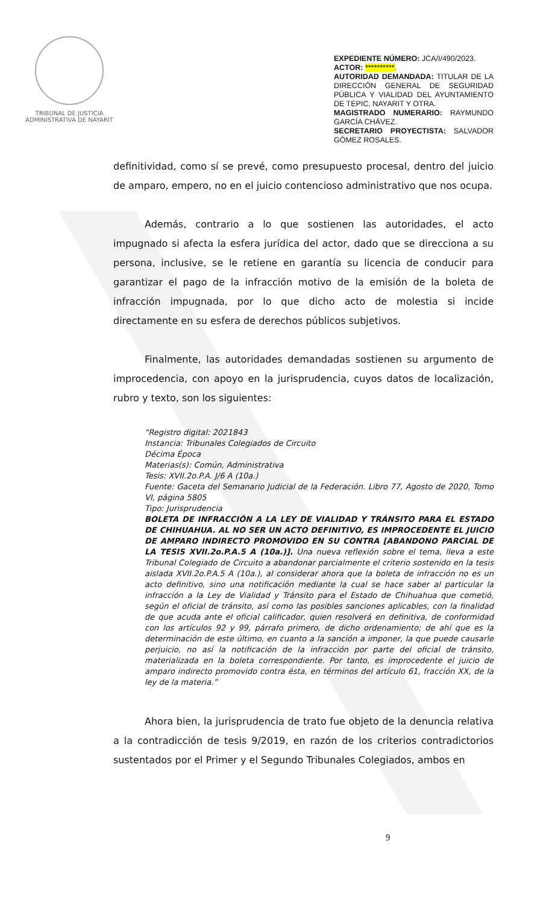TRIBUNAL DE JUSTICIA
ADMINISTRATIVA DE NAYARIT
EXPEDIENTE NÚMERO: JCA/I/490/2023.
ACTOR: **********.
AUTORIDAD DEMANDADA: TITULAR DE LA DIRECCIÓN GENERAL DE SEGURIDAD PÚBLICA Y VIALIDAD DEL AYUNTAMIENTO DE TEPIC, NAYARIT Y OTRA.
MAGISTRADO NUMERARIO: RAYMUNDO GARCÍA CHÁVEZ.
SECRETARIO PROYECTISTA: SALVADOR GÓMEZ ROSALES.
definitividad, como sí se prevé, como presupuesto procesal, dentro del juicio de amparo, empero, no en el juicio contencioso administrativo que nos ocupa.
Además, contrario a lo que sostienen las autoridades, el acto impugnado si afecta la esfera jurídica del actor, dado que se direcciona a su persona, inclusive, se le retiene en garantía su licencia de conducir para garantizar el pago de la infracción motivo de la emisión de la boleta de infracción impugnada, por lo que dicho acto de molestia si incide directamente en su esfera de derechos públicos subjetivos.
Finalmente, las autoridades demandadas sostienen su argumento de improcedencia, con apoyo en la jurisprudencia, cuyos datos de localización, rubro y texto, son los siguientes:
“Registro digital: 2021843
Instancia: Tribunales Colegiados de Circuito
Décima Época
Materias(s): Común, Administrativa
Tesis: XVII.2o.P.A. J/6 A (10a.)
Fuente: Gaceta del Semanario Judicial de la Federación. Libro 77, Agosto de 2020, Tomo VI, página 5805
Tipo: Jurisprudencia
BOLETA DE INFRACCIÓN A LA LEY DE VIALIDAD Y TRÁNSITO PARA EL ESTADO DE CHIHUAHUA. AL NO SER UN ACTO DEFINITIVO, ES IMPROCEDENTE EL JUICIO DE AMPARO INDIRECTO PROMOVIDO EN SU CONTRA [ABANDONO PARCIAL DE LA TESIS XVII.2o.P.A.5 A (10a.)]. Una nueva reflexión sobre el tema, lleva a este Tribunal Colegiado de Circuito a abandonar parcialmente el criterio sostenido en la tesis aislada XVII.2o.P.A.5 A (10a.), al considerar ahora que la boleta de infracción no es un acto definitivo, sino una notificación mediante la cual se hace saber al particular la infracción a la Ley de Vialidad y Tránsito para el Estado de Chihuahua que cometió, según el oficial de tránsito, así como las posibles sanciones aplicables, con la finalidad de que acuda ante el oficial calificador, quien resolverá en definitiva, de conformidad con los artículos 92 y 99, párrafo primero, de dicho ordenamiento; de ahí que es la determinación de este último, en cuanto a la sanción a imponer, la que puede causarle perjuicio, no así la notificación de la infracción por parte del oficial de tránsito, materializada en la boleta correspondiente. Por tanto, es improcedente el juicio de amparo indirecto promovido contra ésta, en términos del artículo 61, fracción XX, de la ley de la materia.”
Ahora bien, la jurisprudencia de trato fue objeto de la denuncia relativa a la contradicción de tesis 9/2019, en razón de los criterios contradictorios sustentados por el Primer y el Segundo Tribunales Colegiados, ambos en
9